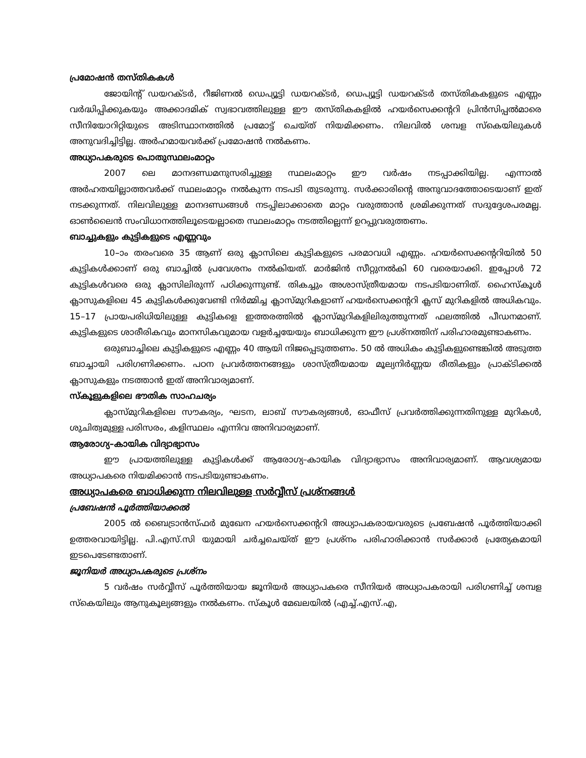പ്രമോഷൻ തസ്തികകൾ
ജോയിന്റ് ഡയറക്ടർ, റീജിണൽ ഡെപ്യൂട്ടി ഡയറക്ടർ, ഡെപ്യൂട്ടി ഡയറക്ടർ തസ്തികകളുടെ എണ്ണം വർദ്ധിപ്പിക്കുകയും അക്കാദമിക് സ്വഭാവത്തിലുള്ള ഈ തസ്തികകളിൽ ഹയർസെക്കന്ററി പ്രിൻസിപ്പൽമാരെ സീനിയോറിറ്റിയുടെ അടിസ്ഥാനത്തിൽ പ്രമോട്ട് ചെയ്ത് നിയമിക്കണം. നിലവിൽ ശമ്പള സ്കെയിലുകൾ അനുവദിച്ചിട്ടില്ല. അർഹമായവർക്ക് പ്രമോഷൻ നൽകണം.
അധ്യാപകരുടെ പൊതുസ്ഥലംമാറ്റം
2007 ലെ മാനദണ്ഡമനുസരിച്ചുള്ള സ്ഥലംമാറ്റം ഈ വർഷം നടപ്പാക്കിയില്ല. എന്നാൽ അർഹതയില്ലാത്തവർക്ക് സ്ഥലംമാറ്റം നൽകുന്ന നടപടി തുടരുന്നു. സർക്കാരിന്റെ അനുവാദത്തോടെയാണ് ഇത് നടക്കുന്നത്. നിലവിലുള്ള മാനദണ്ഡങ്ങൾ നടപ്പിലാക്കാതെ മാറ്റം വരുത്താൻ ശ്രമിക്കുന്നത് സദുദ്ദേശപരമല്ല. ഓൺലൈൻ സംവിധാനത്തിലൂടെയല്ലാതെ സ്ഥലംമാറ്റം നടത്തില്ലെന്ന് ഉറപ്പുവരുത്തണം.
ബാച്ചുകളും കുട്ടികളുടെ എണ്ണവും
10–ാം തരംവരെ 35 ആണ് ഒരു ക്ലാസിലെ കുട്ടികളുടെ പരമാവധി എണ്ണം. ഹയർസെക്കന്ററിയിൽ 50 കുട്ടികൾക്കാണ് ഒരു ബാച്ചിൽ പ്രവേശനം നൽകിയത്. മാർജിൻ സീറ്റുനൽകി 60 വരെയാക്കി. ഇപ്പോൾ 72 കുട്ടികൾവരെ ഒരു ക്ലാസിലിരുന്ന് പഠിക്കുന്നുണ്ട്. തികച്ചും അശാസ്ത്രീയമായ നടപടിയാണിത്. ഹൈസ്കൂൾ ക്ലാസുകളിലെ 45 കുട്ടികൾക്കുവേണ്ടി നിർമ്മിച്ച ക്ലാസ്മുറികളാണ് ഹയർസെക്കന്ററി ക്ലസ് മുറികളിൽ അധികവും. 15–17 പ്രായപരിധിയിലുള്ള കുട്ടികളെ ഇത്തരത്തിൽ ക്ലാസ്മുറികളിലിരുത്തുന്നത് ഫലത്തിൽ പീഡനമാണ്. കുട്ടികളുടെ ശാരീരികവും മാനസികവുമായ വളർച്ചയേയും ബാധിക്കുന്ന ഈ പ്രശ്നത്തിന് പരിഹാരമുണ്ടാകണം.
ഒരുബാച്ചിലെ കുട്ടികളുടെ എണ്ണം 40 ആയി നിജപ്പെടുത്തണം. 50 ൽ അധികം കുട്ടികളുണ്ടെങ്കിൽ അടുത്ത ബാച്ചായി പരിഗണിക്കണം. പഠന പ്രവർത്തനങ്ങളും ശാസ്ത്രീയമായ മൂല്യനിർണ്ണയ രീതികളും പ്രാക്ടിക്കൽ ക്ലാസുകളും നടത്താൻ ഇത് അനിവാര്യമാണ്.
സ്കൂളുകളിലെ ഭൗതിക സാഹചര്യം
ക്ലാസ്മുറികളിലെ സൗകര്യം, ഘടന, ലാബ് സൗകര്യങ്ങൾ, ഓഫീസ് പ്രവർത്തിക്കുന്നതിനുള്ള മുറികൾ, ശുചിത്വമുള്ള പരിസരം, കളിസ്ഥലം എന്നിവ അനിവാര്യമാണ്.
ആരോഗ്യ–കായിക വിദ്യാഭ്യാസം
ഈ പ്രായത്തിലുള്ള കുട്ടികൾക്ക് ആരോഗ്യ–കായിക വിദ്യാഭ്യാസം അനിവാര്യമാണ്. ആവശ്യമായ അധ്യാപകരെ നിയമിക്കാൻ നടപടിയുണ്ടാകണം.
അധ്യാപകരെ ബാധിക്കുന്ന നിലവിലുള്ള സർവ്വീസ് പ്രശ്നങ്ങൾ
പ്രബേഷൻ പൂർത്തിയാക്കൽ
2005 ൽ ബൈട്രാൻസ്ഫർ മുഖേന ഹയർസെക്കന്ററി അധ്യാപകരായവരുടെ പ്രബേഷൻ പൂർത്തിയാക്കി ഉത്തരവായിട്ടില്ല. പി.എസ്.സി യുമായി ചർച്ചചെയ്ത് ഈ പ്രശ്നം പരിഹാരിക്കാൻ സർക്കാർ പ്രത്യേകമായി ഇടപെടേണ്ടതാണ്.
ജൂനിയർ അധ്യാപകരുടെ പ്രശ്നം
5 വർഷം സർവ്വീസ് പൂർത്തിയായ ജൂനിയർ അധ്യാപകരെ സീനിയർ അധ്യാപകരായി പരിഗണിച്ച് ശമ്പള സ്കെയിലും ആനുകൂല്യങ്ങളും നൽകണം. സ്കൂൾ മേഖലയിൽ (എച്ച്.എസ്.എ,